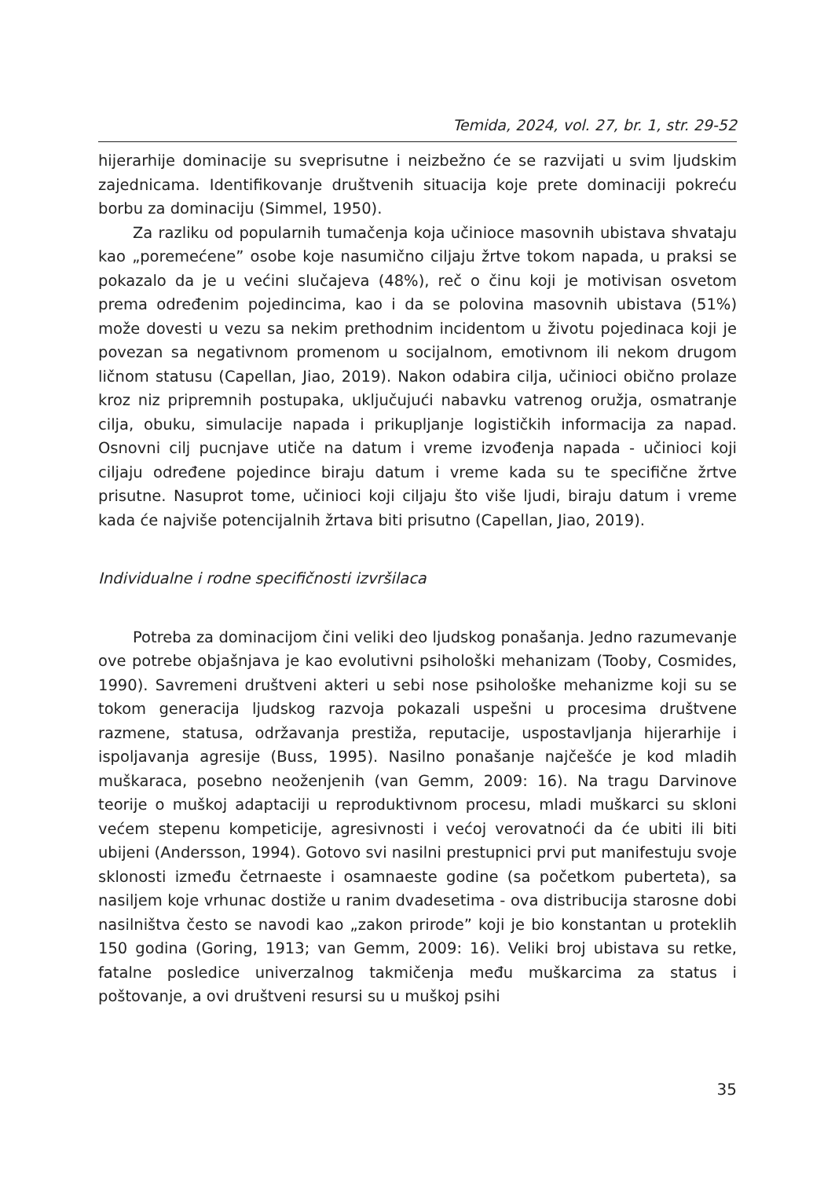Temida, 2024, vol. 27, br. 1, str. 29-52
hijerarhije dominacije su sveprisutne i neizbežno će se razvijati u svim ljudskim zajednicama. Identifikovanje društvenih situacija koje prete dominaciji pokreću borbu za dominaciju (Simmel, 1950).
Za razliku od popularnih tumačenja koja učinioce masovnih ubistava shvataju kao „poremećene” osobe koje nasumično ciljaju žrtve tokom napada, u praksi se pokazalo da je u većini slučajeva (48%), reč o činu koji je motivisan osvetom prema određenim pojedincima, kao i da se polovina masovnih ubistava (51%) može dovesti u vezu sa nekim prethodnim incidentom u životu pojedinaca koji je povezan sa negativnom promenom u socijalnom, emotivnom ili nekom drugom ličnom statusu (Capellan, Jiao, 2019). Nakon odabira cilja, učinioci obično prolaze kroz niz pripremnih postupaka, uključujući nabavku vatrenog oružja, osmatranje cilja, obuku, simulacije napada i prikupljanje logističkih informacija za napad. Osnovni cilj pucnjave utiče na datum i vreme izvođenja napada - učinioci koji ciljaju određene pojedince biraju datum i vreme kada su te specifične žrtve prisutne. Nasuprot tome, učinioci koji ciljaju što više ljudi, biraju datum i vreme kada će najviše potencijalnih žrtava biti prisutno (Capellan, Jiao, 2019).
Individualne i rodne specifičnosti izvršilaca
Potreba za dominacijom čini veliki deo ljudskog ponašanja. Jedno razumevanje ove potrebe objašnjava je kao evolutivni psihološki mehanizam (Tooby, Cosmides, 1990). Savremeni društveni akteri u sebi nose psihološke mehanizme koji su se tokom generacija ljudskog razvoja pokazali uspešni u procesima društvene razmene, statusa, održavanja prestiža, reputacije, uspostavljanja hijerarhije i ispoljavanja agresije (Buss, 1995). Nasilno ponašanje najčešće je kod mladih muškaraca, posebno neoženjenih (van Gemm, 2009: 16). Na tragu Darvinove teorije o muškoj adaptaciji u reproduktivnom procesu, mladi muškarci su skloni većem stepenu kompeticije, agresivnosti i većoj verovatnoći da će ubiti ili biti ubijeni (Andersson, 1994). Gotovo svi nasilni prestupnici prvi put manifestuju svoje sklonosti između četrnaeste i osamnaeste godine (sa početkom puberteta), sa nasiljem koje vrhunac dostiže u ranim dvadesetima - ova distribucija starosne dobi nasilništva često se navodi kao „zakon prirode” koji je bio konstantan u proteklih 150 godina (Goring, 1913; van Gemm, 2009: 16). Veliki broj ubistava su retke, fatalne posledice univerzalnog takmičenja među muškarcima za status i poštovanje, a ovi društveni resursi su u muškoj psihi
35